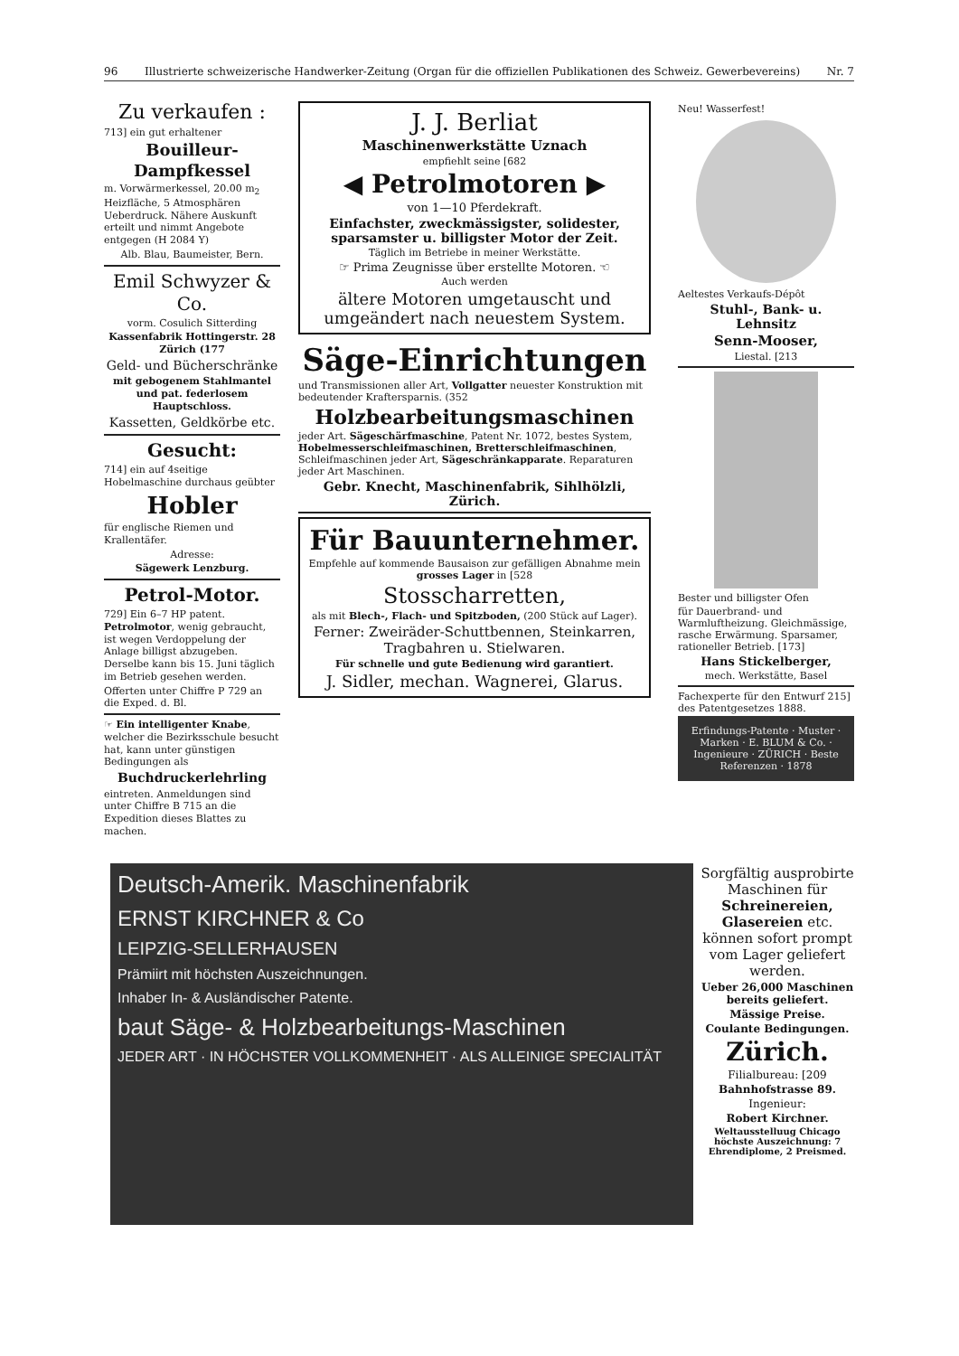96 Illustrierte schweizerische Handwerker-Zeitung (Organ für die offiziellen Publikationen des Schweiz. Gewerbevereins) Nr. 7
Zu verkaufen :
713] ein gut erhaltener
Bouilleur-Dampfkessel
m. Vorwärmerkessel, 20.00 m<sub>2</sub> Heizfläche, 5 Atmosphären Ueberdruck. Nähere Auskunft erteilt und nimmt Angebote entgegen (H 2084 Y)
Alb. Blau, Baumeister, Bern.
Emil Schwyzer & Co.
vorm. Cosulich Sitterding
Kassenfabrik Hottingerstr. 28 Zürich (177
Geld- und Bücherschränke
mit gebogenem Stahlmantel und pat. federlosem Hauptschloss.
Kassetten, Geldkörbe etc.
Gesucht:
714] ein auf 4seitige Hobelmaschine durchaus geübter
Hobler
für englische Riemen und Krallentäfer.
Adresse:
Sägewerk Lenzburg.
Petrol-Motor.
729] Ein 6–7 HP patent. Petrolmotor, wenig gebraucht, ist wegen Verdoppelung der Anlage billigst abzugeben. Derselbe kann bis 15. Juni täglich im Betrieb gesehen werden.
Offerten unter Chiffre P 729 an die Exped. d. Bl.
☞ Ein intelligenter Knabe, welcher die Bezirksschule besucht hat, kann unter günstigen Bedingungen als
Buchdruckerlehrling
eintreten. Anmeldungen sind unter Chiffre B 715 an die Expedition dieses Blattes zu machen.
J. J. Berliat
Maschinenwerkstätte Uznach
empfiehlt seine [682
◀ Petrolmotoren ▶
von 1—10 Pferdekraft.
Einfachster, zweckmässigster, solidester, sparsamster u. billigster Motor der Zeit.
Täglich im Betriebe in meiner Werkstätte.
☞ Prima Zeugnisse über erstellte Motoren. ☜
Auch werden
ältere Motoren umgetauscht und umgeändert nach neuestem System.
Säge-Einrichtungen
und Transmissionen aller Art, Vollgatter neuester Konstruktion mit bedeutender Kraftersparnis. (352
Holzbearbeitungsmaschinen
jeder Art. Sägeschärfmaschine, Patent Nr. 1072, bestes System, Hobelmesserschleifmaschinen, Bretterschleifmaschinen, Schleifmaschinen jeder Art, Sägeschränkapparate. Reparaturen jeder Art Maschinen.
Gebr. Knecht, Maschinenfabrik, Sihlhölzli, Zürich.
Für Bauunternehmer.
Empfehle auf kommende Bausaison zur gefälligen Abnahme mein grosses Lager in [528
Stosscharretten,
als mit Blech-, Flach- und Spitzboden, (200 Stück auf Lager).
Ferner: Zweiräder-Schuttbennen, Steinkarren, Tragbahren u. Stielwaren.
Für schnelle und gute Bedienung wird garantiert.
J. Sidler, mechan. Wagnerei, Glarus.
Neu! Wasserfest!
Aeltestes Verkaufs-Dépôt
Stuhl-, Bank- u. Lehnsitz
Senn-Mooser,
Liestal. [213
Bester und billigster Ofen
für Dauerbrand- und Warmluftheizung. Gleichmässige, rasche Erwärmung. Sparsamer, rationeller Betrieb. [173]
Hans Stickelberger,
mech. Werkstätte, Basel
Fachexperte für den Entwurf 215] des Patentgesetzes 1888.
Erfindungs-Patente · Muster · Marken · E. BLUM & Co. · Ingenieure · ZÜRICH · Beste Referenzen · 1878
Deutsch-Amerik. Maschinenfabrik
ERNST KIRCHNER & Co
LEIPZIG-SELLERHAUSEN
Prämiirt mit höchsten Auszeichnungen.
Inhaber In- & Ausländischer Patente.
baut Säge- & Holzbearbeitungs-Maschinen
JEDER ART · IN HÖCHSTER VOLLKOMMENHEIT · ALS ALLEINIGE SPECIALITÄT
Sorgfältig ausprobirte Maschinen für Schreinereien, Glasereien etc. können sofort prompt vom Lager geliefert werden.
Ueber 26,000 Maschinen bereits geliefert.
Mässige Preise.
Coulante Bedingungen.
Zürich.
Filialbureau: [209
Bahnhofstrasse 89.
Ingenieur:
Robert Kirchner.
Weltausstelluug Chicago höchste Auszeichnung: 7 Ehrendiplome, 2 Preismed.